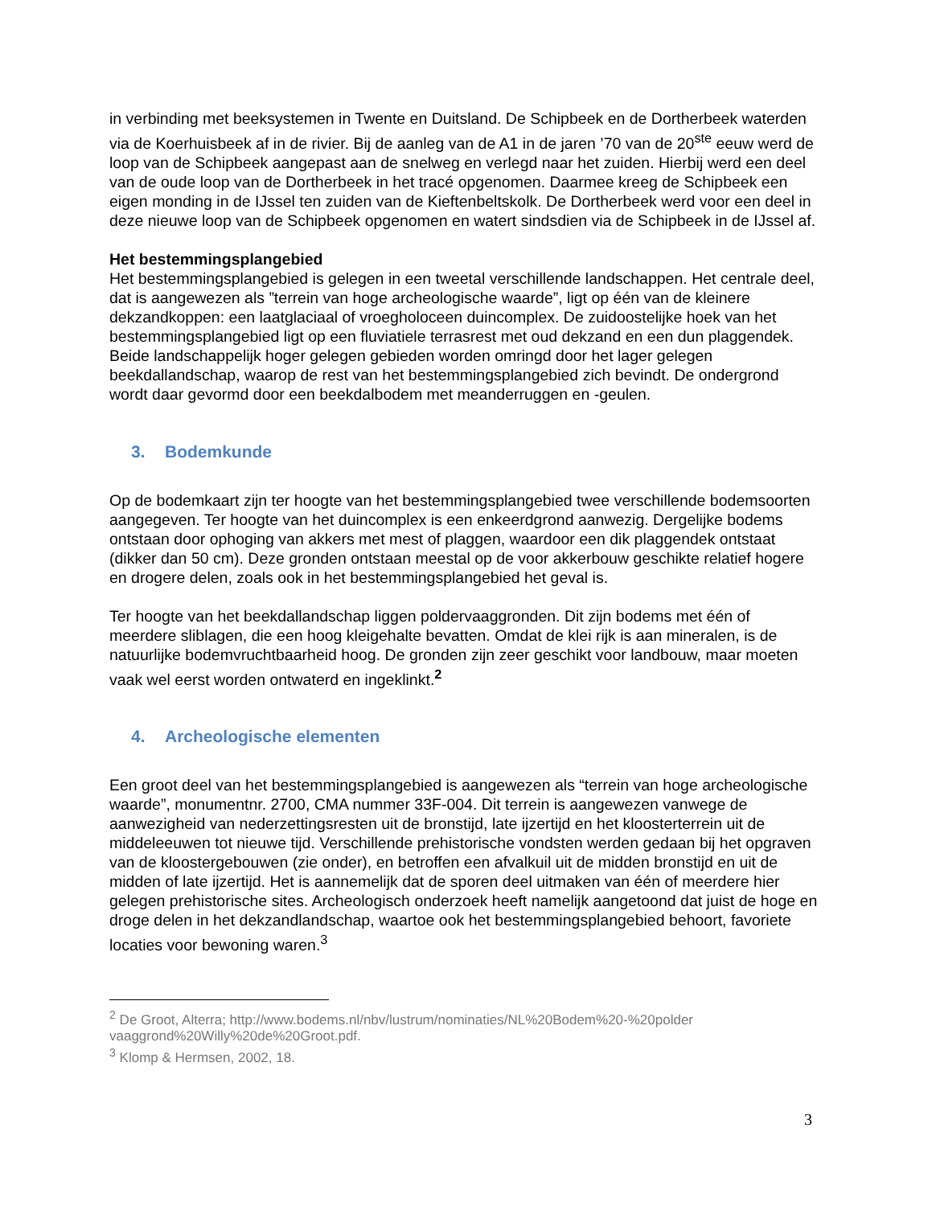in verbinding met beeksystemen in Twente en Duitsland. De Schipbeek en de Dortherbeek waterden via de Koerhuisbeek af in de rivier. Bij de aanleg van de A1 in de jaren ’70 van de 20<sup>ste</sup> eeuw werd de loop van de Schipbeek aangepast aan de snelweg en verlegd naar het zuiden. Hierbij werd een deel van de oude loop van de Dortherbeek in het tracé opgenomen. Daarmee kreeg de Schipbeek een eigen monding in de IJssel ten zuiden van de Kieftenbeltskolk. De Dortherbeek werd voor een deel in deze nieuwe loop van de Schipbeek opgenomen en watert sindsdien via de Schipbeek in de IJssel af.
Het bestemmingsplangebied
Het bestemmingsplangebied is gelegen in een tweetal verschillende landschappen. Het centrale deel, dat is aangewezen als ”terrein van hoge archeologische waarde”, ligt op één van de kleinere dekzandkoppen: een laatglaciaal of vroegholoceen duincomplex. De zuidoostelijke hoek van het bestemmingsplangebied ligt op een fluviatiele terrasrest met oud dekzand en een dun plaggendek. Beide landschappelijk hoger gelegen gebieden worden omringd door het lager gelegen beekdallandschap, waarop de rest van het bestemmingsplangebied zich bevindt. De ondergrond wordt daar gevormd door een beekdalbodem met meanderruggen en -geulen.
3. Bodemkunde
Op de bodemkaart zijn ter hoogte van het bestemmingsplangebied twee verschillende bodemsoorten aangegeven. Ter hoogte van het duincomplex is een enkeerdgrond aanwezig. Dergelijke bodems ontstaan door ophoging van akkers met mest of plaggen, waardoor een dik plaggendek ontstaat (dikker dan 50 cm). Deze gronden ontstaan meestal op de voor akkerbouw geschikte relatief hogere en drogere delen, zoals ook in het bestemmingsplangebied het geval is.
Ter hoogte van het beekdallandschap liggen poldervaaggronden. Dit zijn bodems met één of meerdere sliblagen, die een hoog kleigehalte bevatten. Omdat de klei rijk is aan mineralen, is de natuurlijke bodemvruchtbaarheid hoog. De gronden zijn zeer geschikt voor landbouw, maar moeten vaak wel eerst worden ontwaterd en ingeklinkt.<sup>2</sup>
4. Archeologische elementen
Een groot deel van het bestemmingsplangebied is aangewezen als “terrein van hoge archeologische waarde”, monumentnr. 2700, CMA nummer 33F-004. Dit terrein is aangewezen vanwege de aanwezigheid van nederzettingsresten uit de bronstijd, late ijzertijd en het kloosterterrein uit de middeleeuwen tot nieuwe tijd. Verschillende prehistorische vondsten werden gedaan bij het opgraven van de kloostergebouwen (zie onder), en betroffen een afvalkuil uit de midden bronstijd en uit de midden of late ijzertijd. Het is aannemelijk dat de sporen deel uitmaken van één of meerdere hier gelegen prehistorische sites. Archeologisch onderzoek heeft namelijk aangetoond dat juist de hoge en droge delen in het dekzandlandschap, waartoe ook het bestemmingsplangebied behoort, favoriete locaties voor bewoning waren.<sup>3</sup>
<sup>2</sup> De Groot, Alterra; http://www.bodems.nl/nbv/lustrum/nominaties/NL%20Bodem%20-%20polder vaaggrond%20Willy%20de%20Groot.pdf.
<sup>3</sup> Klomp & Hermsen, 2002, 18.
3